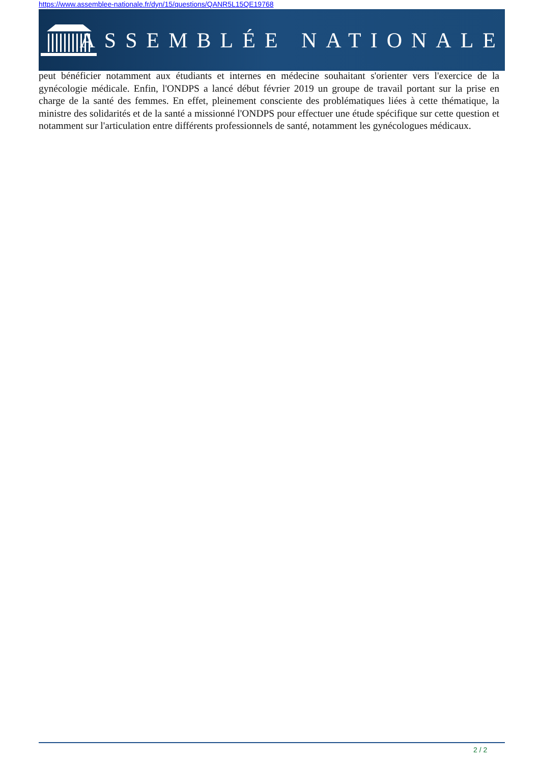https://www.assemblee-nationale.fr/dyn/15/questions/QANR5L15QE19768
ASSEMBLÉE NATIONALE
peut bénéficier notamment aux étudiants et internes en médecine souhaitant s'orienter vers l'exercice de la gynécologie médicale. Enfin, l'ONDPS a lancé début février 2019 un groupe de travail portant sur la prise en charge de la santé des femmes. En effet, pleinement consciente des problématiques liées à cette thématique, la ministre des solidarités et de la santé a missionné l'ONDPS pour effectuer une étude spécifique sur cette question et notamment sur l'articulation entre différents professionnels de santé, notamment les gynécologues médicaux.
2 / 2